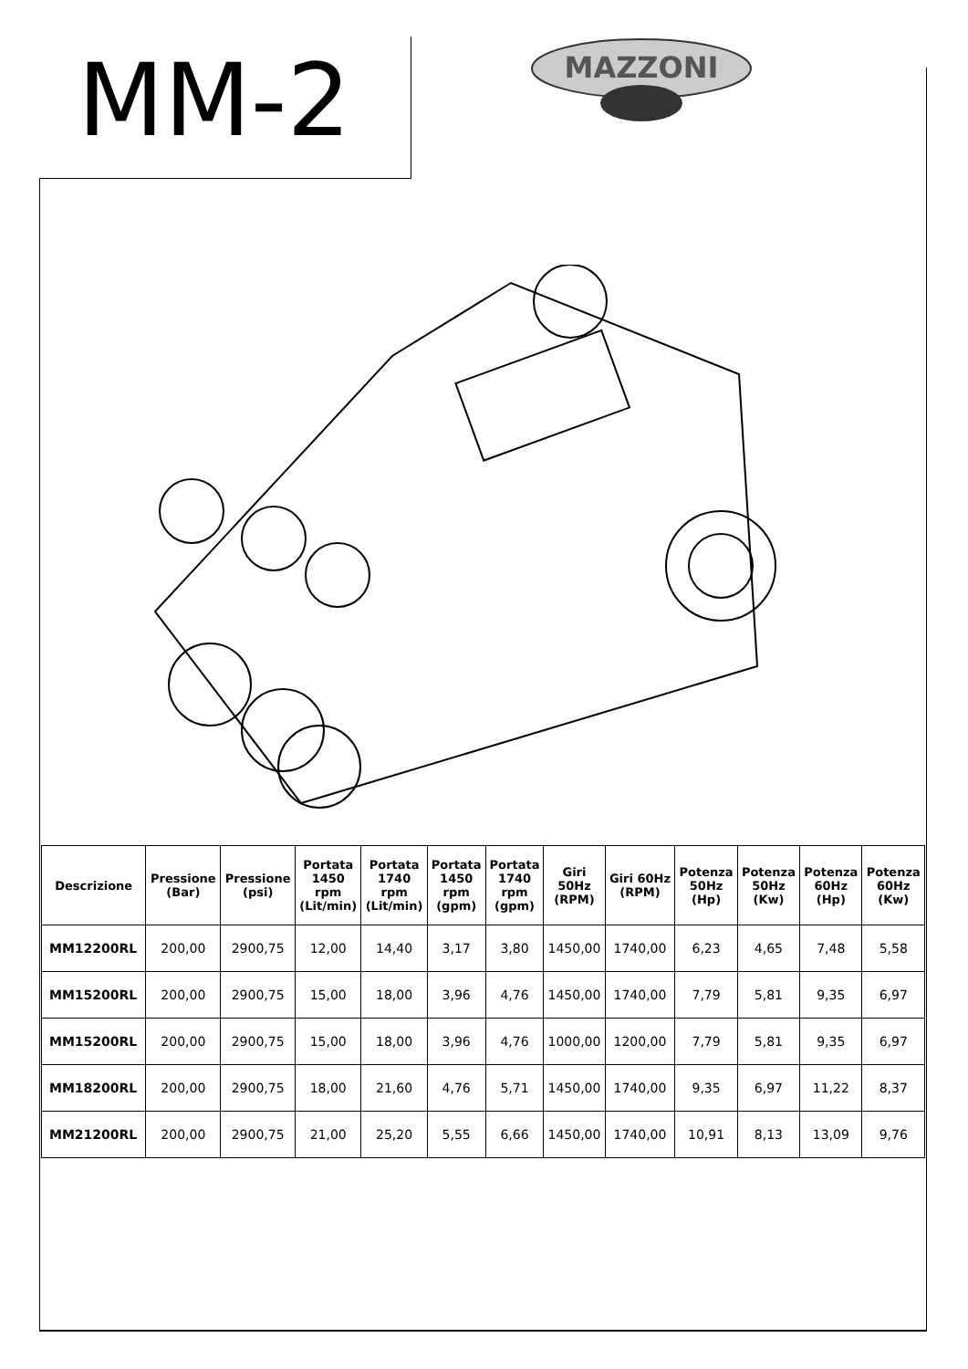MM-2
MAZZONI
| Descrizione | Pressione (Bar) | Pressione (psi) | Portata 1450 rpm (Lit/min) | Portata 1740 rpm (Lit/min) | Portata 1450 rpm (gpm) | Portata 1740 rpm (gpm) | Giri 50Hz (RPM) | Giri 60Hz (RPM) | Potenza 50Hz (Hp) | Potenza 50Hz (Kw) | Potenza 60Hz (Hp) | Potenza 60Hz (Kw) |
| --- | --- | --- | --- | --- | --- | --- | --- | --- | --- | --- | --- | --- |
| MM12200RL | 200,00 | 2900,75 | 12,00 | 14,40 | 3,17 | 3,80 | 1450,00 | 1740,00 | 6,23 | 4,65 | 7,48 | 5,58 |
| MM15200RL | 200,00 | 2900,75 | 15,00 | 18,00 | 3,96 | 4,76 | 1450,00 | 1740,00 | 7,79 | 5,81 | 9,35 | 6,97 |
| MM15200RL | 200,00 | 2900,75 | 15,00 | 18,00 | 3,96 | 4,76 | 1000,00 | 1200,00 | 7,79 | 5,81 | 9,35 | 6,97 |
| MM18200RL | 200,00 | 2900,75 | 18,00 | 21,60 | 4,76 | 5,71 | 1450,00 | 1740,00 | 9,35 | 6,97 | 11,22 | 8,37 |
| MM21200RL | 200,00 | 2900,75 | 21,00 | 25,20 | 5,55 | 6,66 | 1450,00 | 1740,00 | 10,91 | 8,13 | 13,09 | 9,76 |